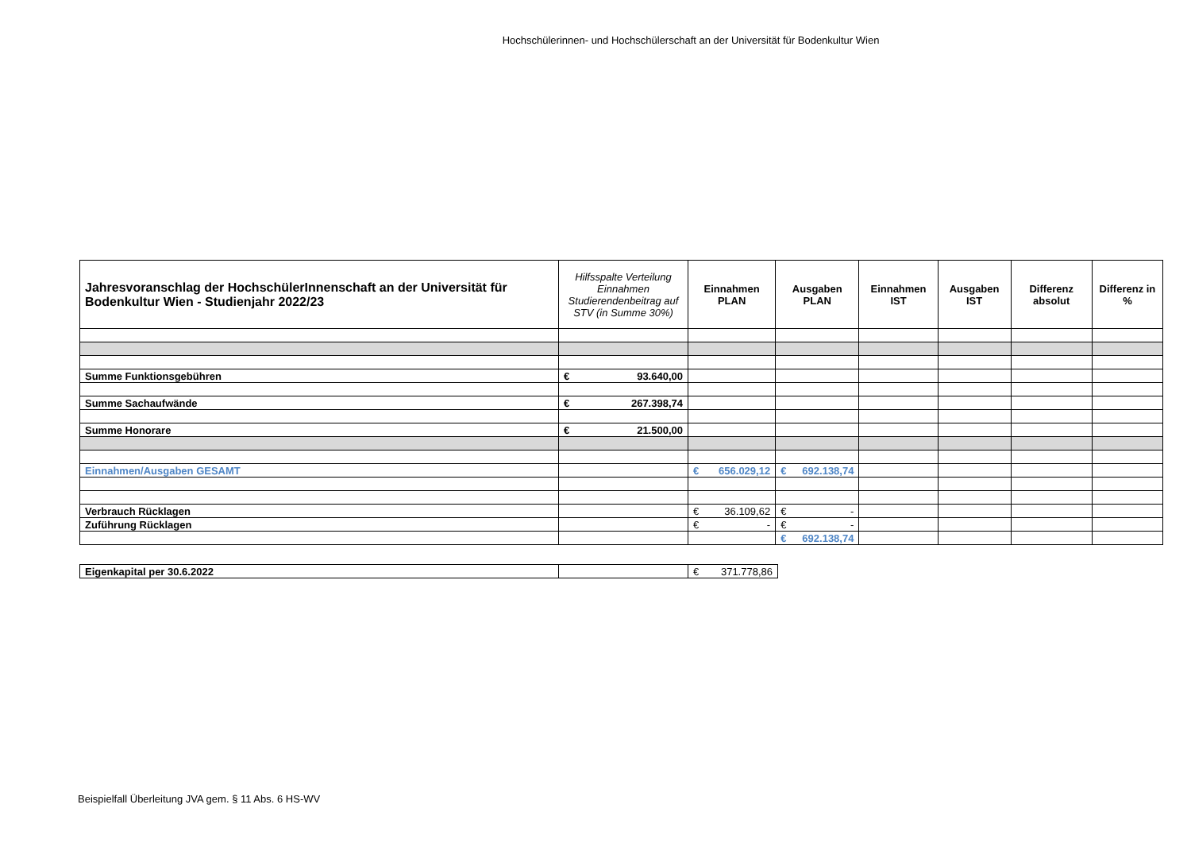Hochschülerinnen- und Hochschülerschaft an der Universität für Bodenkultur Wien
| Jahresvoranschlag der HochschülerInnenschaft an der Universität für Bodenkultur Wien - Studienjahr 2022/23 | Hilfsspalte Verteilung Einnahmen Studierendenbeitrag auf STV (in Summe 30%) | Einnahmen PLAN | Ausgaben PLAN | Einnahmen IST | Ausgaben IST | Differenz absolut | Differenz in % |
| --- | --- | --- | --- | --- | --- | --- | --- |
| Summe Funktionsgebühren | € 93.640,00 | | | | | | |
| Summe Sachaufwände | € 267.398,74 | | | | | | |
| Summe Honorare | € 21.500,00 | | | | | | |
| Einnahmen/Ausgaben GESAMT | | € 656.029,12 | € 692.138,74 | | | | |
| Verbrauch Rücklagen | | € 36.109,62 | € - | | | | |
| Zuführung Rücklagen | | € - | € - | | | | |
| | | | € 692.138,74 | | | | |
| Eigenkapital per 30.6.2022 | | € 371.778,86 |
Beispielfall Überleitung JVA gem. § 11 Abs. 6 HS-WV